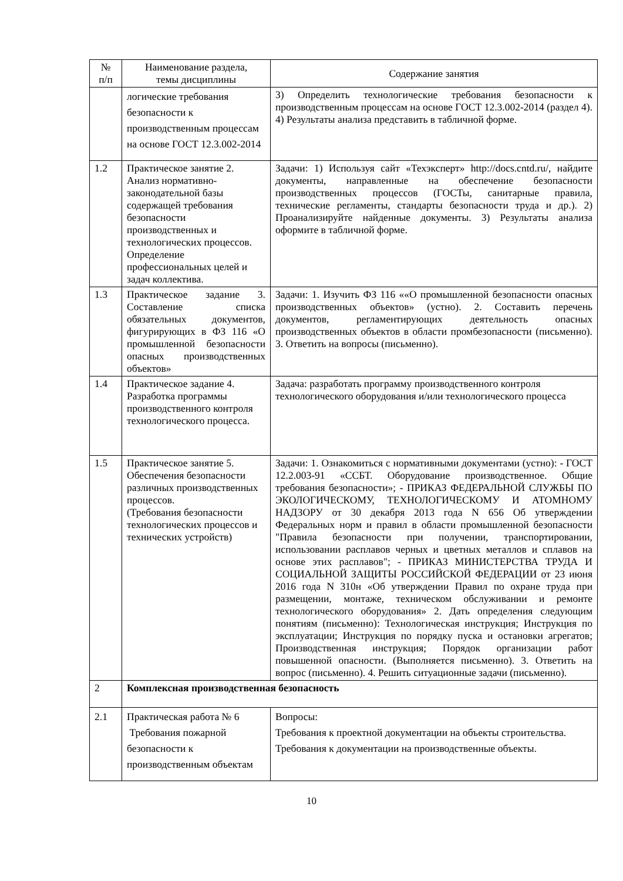| № п/п | Наименование раздела, темы дисциплины | Содержание занятия |
| --- | --- | --- |
| | логические требования безопасности к производственным процессам на основе ГОСТ 12.3.002-2014 | 3) Определить технологические требования безопасности к производственным процессам на основе ГОСТ 12.3.002-2014 (раздел 4). 4) Результаты анализа представить в табличной форме. |
| 1.2 | Практическое занятие 2. Анализ нормативно-законодательной базы содержащей требования безопасности производственных и технологических процессов. Определение профессиональных целей и задач коллектива. | Задачи: 1) Используя сайт «Техэксперт» http://docs.cntd.ru/, найдите документы, направленные на обеспечение безопасности производственных процессов (ГОСТы, санитарные правила, технические регламенты, стандарты безопасности труда и др.). 2) Проанализируйте найденные документы. 3) Результаты анализа оформите в табличной форме. |
| 1.3 | Практическое задание 3. Составление списка обязательных документов, фигурирующих в ФЗ 116 «О промышленной безопасности опасных производственных объектов» | Задачи: 1. Изучить ФЗ 116 ««О промышленной безопасности опасных производственных объектов» (устно). 2. Составить перечень документов, регламентирующих деятельность опасных производственных объектов в области промбезопасности (письменно). 3. Ответить на вопросы (письменно). |
| 1.4 | Практическое задание 4. Разработка программы производственного контроля технологического процесса. | Задача: разработать программу производственного контроля технологического оборудования и/или технологического процесса |
| 1.5 | Практическое занятие 5. Обеспечения безопасности различных производственных процессов. (Требования безопасности технологических процессов и технических устройств) | Задачи: 1. Ознакомиться с нормативными документами (устно): - ГОСТ 12.2.003-91 «ССБТ. Оборудование производственное. Общие требования безопасности»; - ПРИКАЗ ФЕДЕРАЛЬНОЙ СЛУЖБЫ ПО ЭКОЛОГИЧЕСКОМУ, ТЕХНОЛОГИЧЕСКОМУ И АТОМНОМУ НАДЗОРУ от 30 декабря 2013 года N 656 Об утверждении Федеральных норм и правил в области промышленной безопасности "Правила безопасности при получении, транспортировании, использовании расплавов черных и цветных металлов и сплавов на основе этих расплавов"; - ПРИКАЗ МИНИСТЕРСТВА ТРУДА И СОЦИАЛЬНОЙ ЗАЩИТЫ РОССИЙСКОЙ ФЕДЕРАЦИИ от 23 июня 2016 года N 310н «Об утверждении Правил по охране труда при размещении, монтаже, техническом обслуживании и ремонте технологического оборудования» 2. Дать определения следующим понятиям (письменно): Технологическая инструкция; Инструкция по эксплуатации; Инструкция по порядку пуска и остановки агрегатов; Производственная инструкция; Порядок организации работ повышенной опасности. (Выполняется письменно). 3. Ответить на вопрос (письменно). 4. Решить ситуационные задачи (письменно). |
| 2 | Комплексная производственная безопасность | |
| 2.1 | Практическая работа № 6 Требования пожарной безопасности к производственным объектам | Вопросы: Требования к проектной документации на объекты строительства. Требования к документации на производственные объекты. |
10